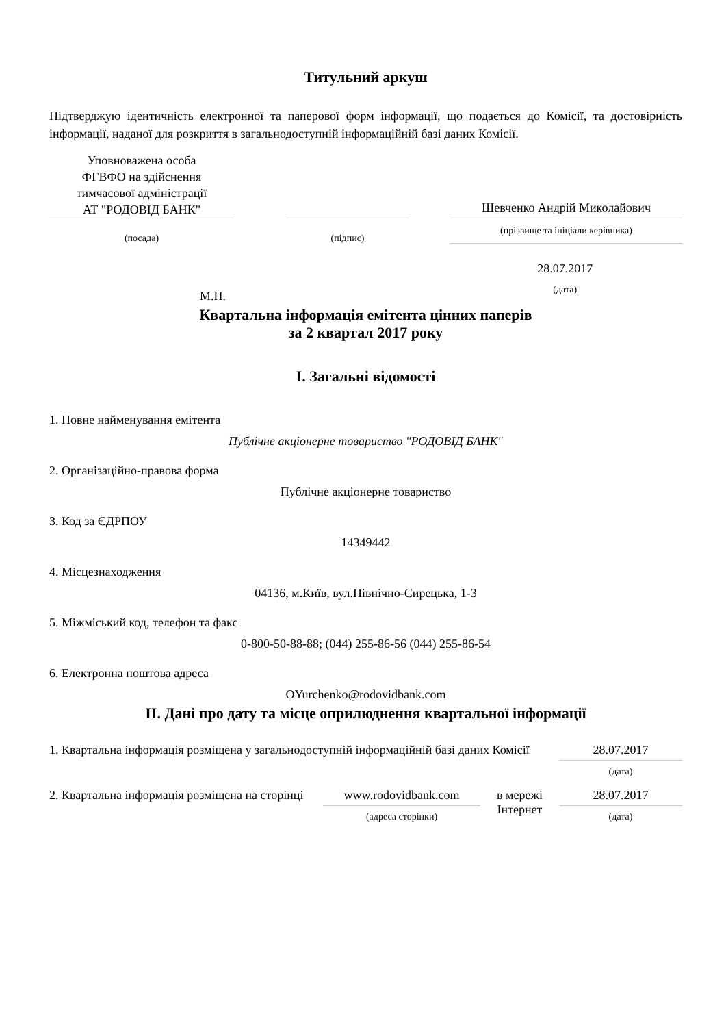Титульний аркуш
Підтверджую ідентичність електронної та паперової форм інформації, що подається до Комісії, та достовірність інформації, наданої для розкриття в загальнодоступній інформаційній базі даних Комісії.
| Уповноважена особа ФГВФО на здійснення тимчасової адміністрації АТ "РОДОВІД БАНК" | | | | Шевченко Андрій Миколайович |
| (посада) | | (підпис) | | (прізвище та ініціали керівника) |
| М.П. | 28.07.2017 (дата) | |
Квартальна інформація емітента цінних паперів
за 2 квартал 2017 року
I. Загальні відомості
1. Повне найменування емітента
Публічне акціонерне товариство "РОДОВІД БАНК"
2. Організаційно-правова форма
Публічне акціонерне товариство
3. Код за ЄДРПОУ
14349442
4. Місцезнаходження
04136, м.Київ, вул.Північно-Сирецька, 1-3
5. Міжміський код, телефон та факс
0-800-50-88-88; (044) 255-86-56 (044) 255-86-54
6. Електронна поштова адреса
OYurchenko@rodovidbank.com
II. Дані про дату та місце оприлюднення квартальної інформації
| 1. Квартальна інформація розміщена у загальнодоступній інформаційній базі даних Комісії | | | 28.07.2017 |
| | | | (дата) |
| 2. Квартальна інформація розміщена на сторінці | www.rodovidbank.com (адреса сторінки) | в мережі Інтернет | 28.07.2017 (дата) |